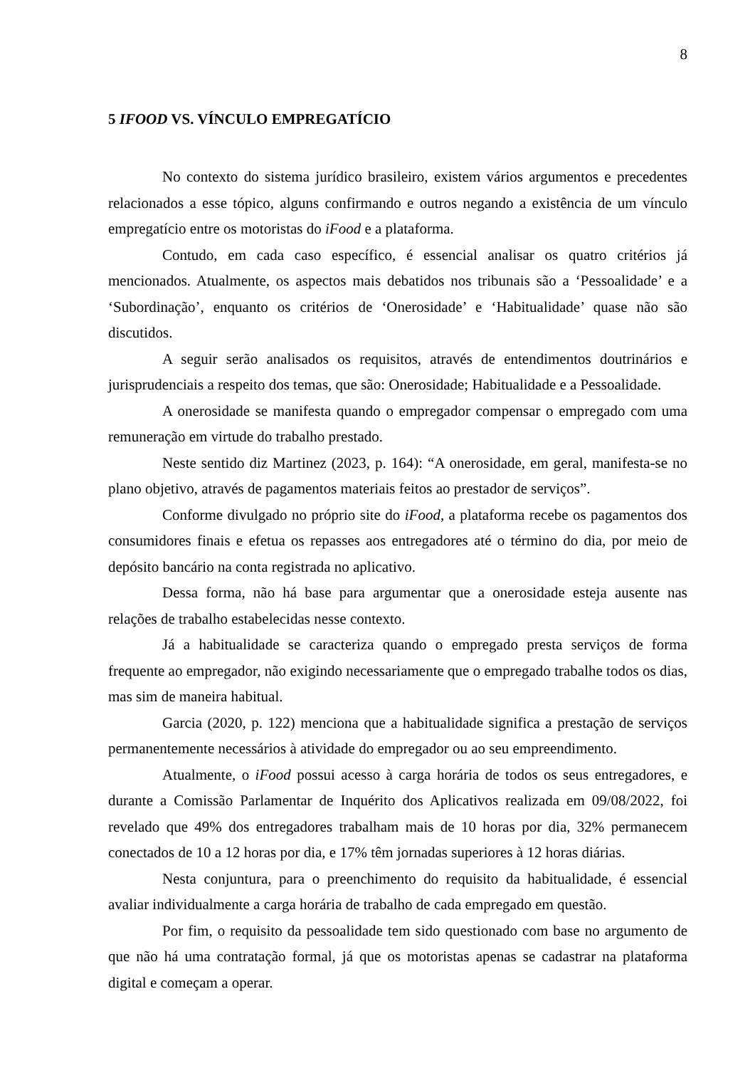8
5 IFOOD VS. VÍNCULO EMPREGATÍCIO
No contexto do sistema jurídico brasileiro, existem vários argumentos e precedentes relacionados a esse tópico, alguns confirmando e outros negando a existência de um vínculo empregatício entre os motoristas do iFood e a plataforma.
Contudo, em cada caso específico, é essencial analisar os quatro critérios já mencionados. Atualmente, os aspectos mais debatidos nos tribunais são a ‘Pessoalidade’ e a ‘Subordinação’, enquanto os critérios de ‘Onerosidade’ e ‘Habitualidade’ quase não são discutidos.
A seguir serão analisados os requisitos, através de entendimentos doutrinários e jurisprudenciais a respeito dos temas, que são: Onerosidade; Habitualidade e a Pessoalidade.
A onerosidade se manifesta quando o empregador compensar o empregado com uma remuneração em virtude do trabalho prestado.
Neste sentido diz Martinez (2023, p. 164): “A onerosidade, em geral, manifesta-se no plano objetivo, através de pagamentos materiais feitos ao prestador de serviços”.
Conforme divulgado no próprio site do iFood, a plataforma recebe os pagamentos dos consumidores finais e efetua os repasses aos entregadores até o término do dia, por meio de depósito bancário na conta registrada no aplicativo.
Dessa forma, não há base para argumentar que a onerosidade esteja ausente nas relações de trabalho estabelecidas nesse contexto.
Já a habitualidade se caracteriza quando o empregado presta serviços de forma frequente ao empregador, não exigindo necessariamente que o empregado trabalhe todos os dias, mas sim de maneira habitual.
Garcia (2020, p. 122) menciona que a habitualidade significa a prestação de serviços permanentemente necessários à atividade do empregador ou ao seu empreendimento.
Atualmente, o iFood possui acesso à carga horária de todos os seus entregadores, e durante a Comissão Parlamentar de Inquérito dos Aplicativos realizada em 09/08/2022, foi revelado que 49% dos entregadores trabalham mais de 10 horas por dia, 32% permanecem conectados de 10 a 12 horas por dia, e 17% têm jornadas superiores à 12 horas diárias.
Nesta conjuntura, para o preenchimento do requisito da habitualidade, é essencial avaliar individualmente a carga horária de trabalho de cada empregado em questão.
Por fim, o requisito da pessoalidade tem sido questionado com base no argumento de que não há uma contratação formal, já que os motoristas apenas se cadastrar na plataforma digital e começam a operar.